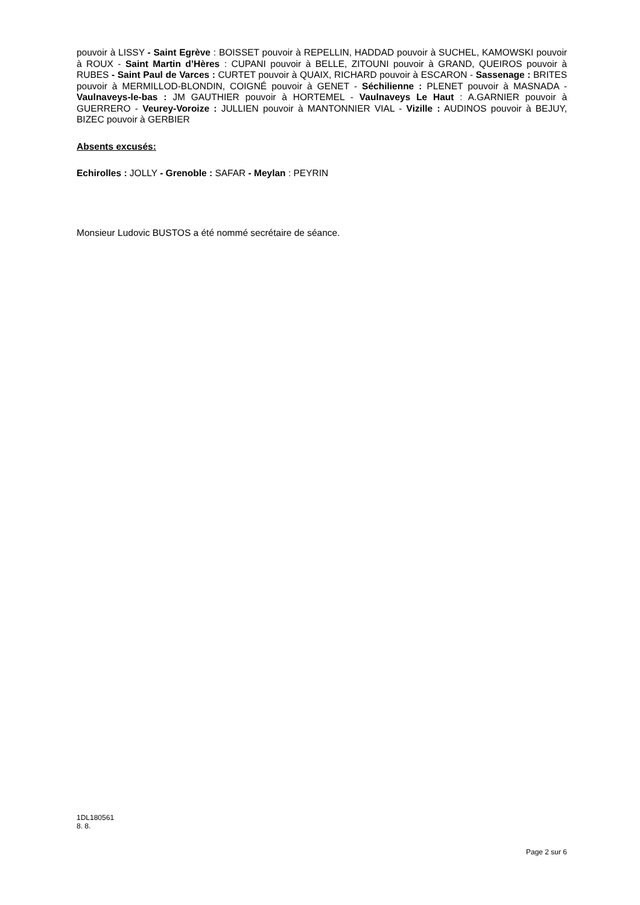pouvoir à LISSY - Saint Egrève : BOISSET pouvoir à REPELLIN, HADDAD pouvoir à SUCHEL, KAMOWSKI pouvoir à ROUX - Saint Martin d’Hères : CUPANI pouvoir à BELLE, ZITOUNI pouvoir à GRAND, QUEIROS pouvoir à RUBES - Saint Paul de Varces : CURTET pouvoir à QUAIX, RICHARD pouvoir à ESCARON - Sassenage : BRITES pouvoir à MERMILLOD-BLONDIN, COIGNÉ pouvoir à GENET - Séchilienne : PLENET pouvoir à MASNADA - Vaulnaveys-le-bas : JM GAUTHIER pouvoir à HORTEMEL - Vaulnaveys Le Haut : A.GARNIER pouvoir à GUERRERO - Veurey-Voroize : JULLIEN pouvoir à MANTONNIER VIAL - Vizille : AUDINOS pouvoir à BEJUY, BIZEC pouvoir à GERBIER
Absents excusés:
Echirolles : JOLLY - Grenoble : SAFAR - Meylan : PEYRIN
Monsieur Ludovic BUSTOS a été nommé secrétaire de séance.
1DL180561
8. 8.
Page 2 sur 6